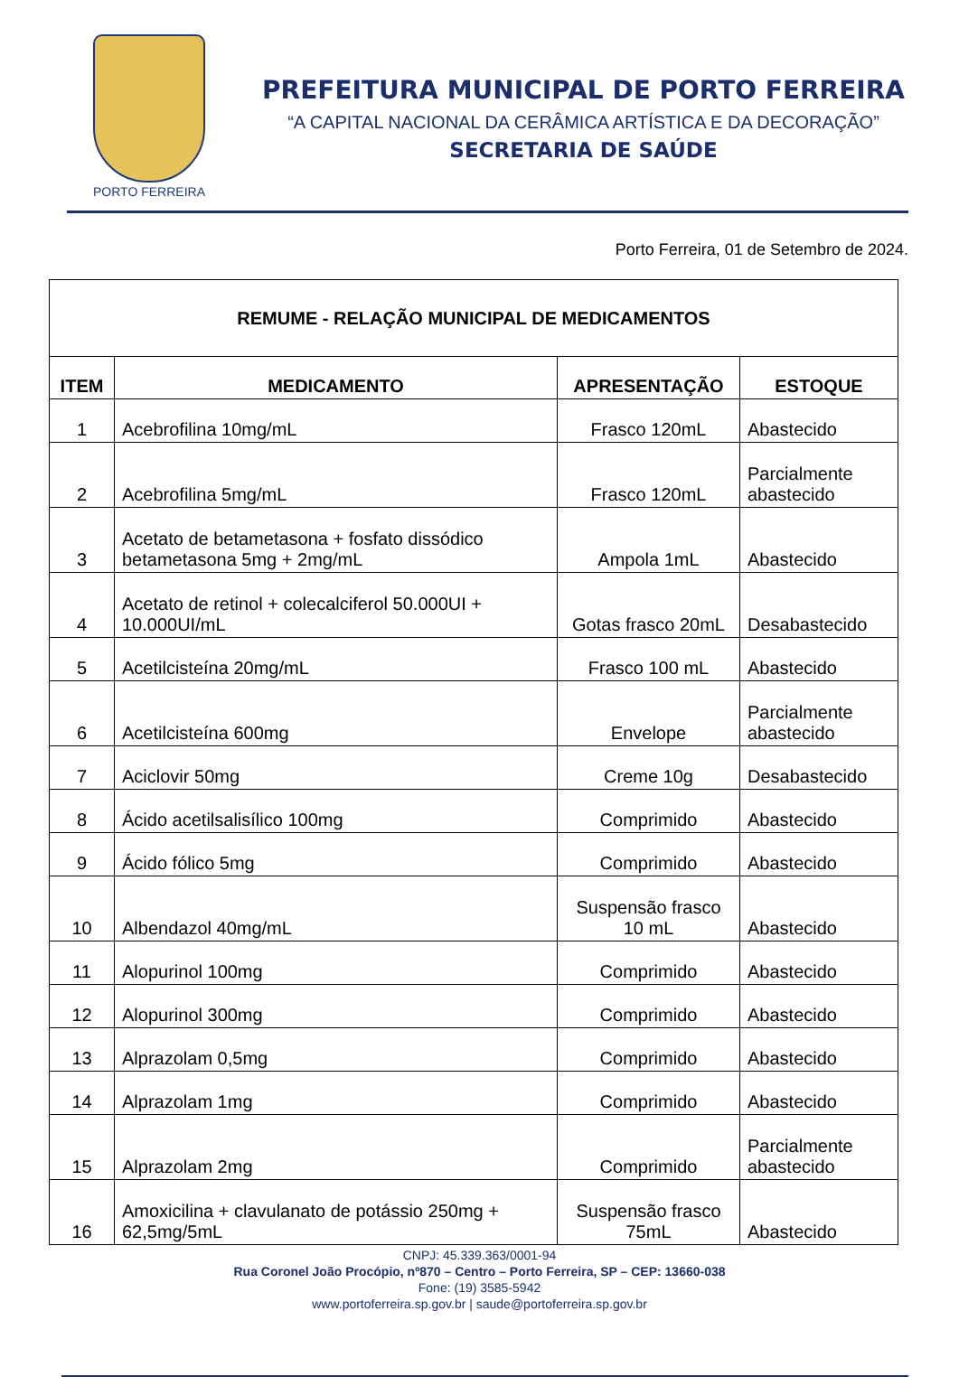PORTO FERREIRA
PREFEITURA MUNICIPAL DE PORTO FERREIRA
“A CAPITAL NACIONAL DA CERÂMICA ARTÍSTICA E DA DECORAÇÃO”
SECRETARIA DE SAÚDE
Porto Ferreira, 01 de Setembro de 2024.
| REMUME - RELAÇÃO MUNICIPAL DE MEDICAMENTOS | | | |
| --- | --- | --- | --- |
| ITEM | MEDICAMENTO | APRESENTAÇÃO | ESTOQUE |
| 1 | Acebrofilina 10mg/mL | Frasco 120mL | Abastecido |
| 2 | Acebrofilina 5mg/mL | Frasco 120mL | Parcialmente abastecido |
| 3 | Acetato de betametasona + fosfato dissódico betametasona 5mg + 2mg/mL | Ampola 1mL | Abastecido |
| 4 | Acetato de retinol + colecalciferol 50.000UI + 10.000UI/mL | Gotas frasco 20mL | Desabastecido |
| 5 | Acetilcisteína 20mg/mL | Frasco 100 mL | Abastecido |
| 6 | Acetilcisteína 600mg | Envelope | Parcialmente abastecido |
| 7 | Aciclovir 50mg | Creme 10g | Desabastecido |
| 8 | Ácido acetilsalisílico 100mg | Comprimido | Abastecido |
| 9 | Ácido fólico 5mg | Comprimido | Abastecido |
| 10 | Albendazol 40mg/mL | Suspensão frasco 10 mL | Abastecido |
| 11 | Alopurinol 100mg | Comprimido | Abastecido |
| 12 | Alopurinol 300mg | Comprimido | Abastecido |
| 13 | Alprazolam 0,5mg | Comprimido | Abastecido |
| 14 | Alprazolam 1mg | Comprimido | Abastecido |
| 15 | Alprazolam 2mg | Comprimido | Parcialmente abastecido |
| 16 | Amoxicilina + clavulanato de potássio 250mg + 62,5mg/5mL | Suspensão frasco 75mL | Abastecido |
CNPJ: 45.339.363/0001-94
Rua Coronel João Procópio, nº870 – Centro – Porto Ferreira, SP – CEP: 13660-038
Fone: (19) 3585-5942
www.portoferreira.sp.gov.br | saude@portoferreira.sp.gov.br